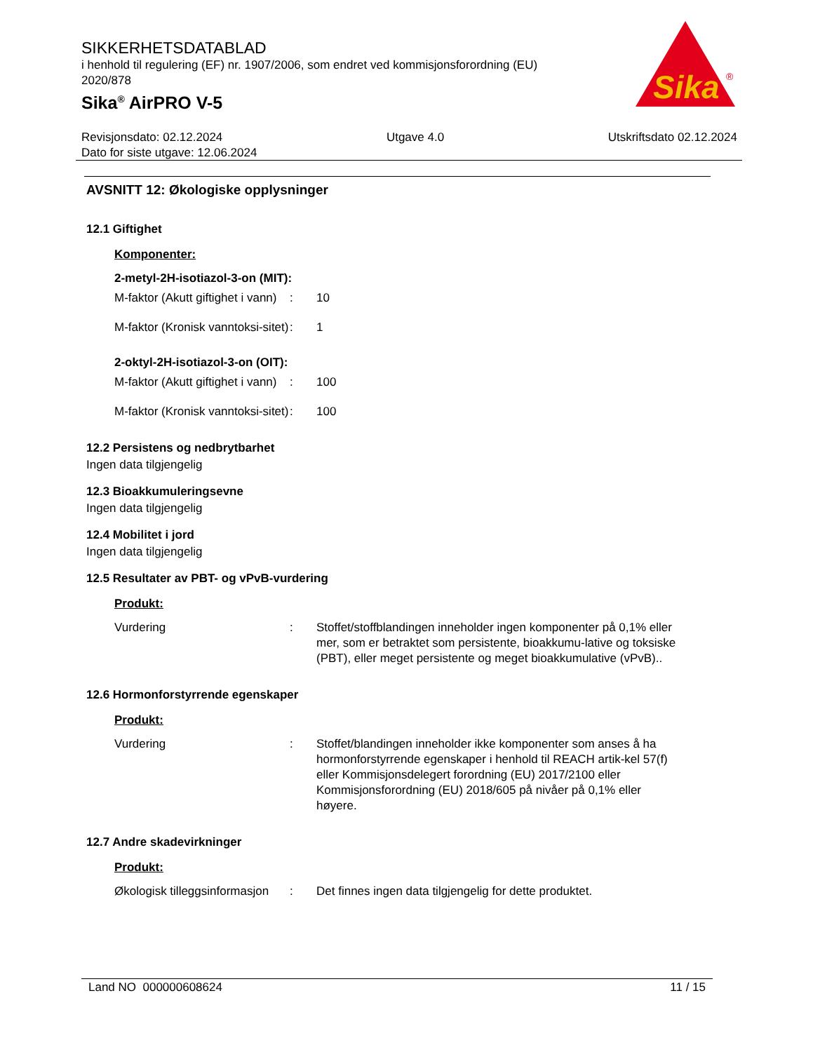SIKKERHETSDATABLAD
i henhold til regulering (EF) nr. 1907/2006, som endret ved kommisjonsforordning (EU) 2020/878
Sika<sup>®</sup> AirPRO V-5
Sika
®
Revisjonsdato: 02.12.2024 Utgave 4.0 Utskriftsdato 02.12.2024
Dato for siste utgave: 12.06.2024
AVSNITT 12: Økologiske opplysninger
12.1 Giftighet
Komponenter:
2-metyl-2H-isotiazol-3-on (MIT):
M-faktor (Akutt giftighet i vann)
: 10
M-faktor (Kronisk vanntoksi-sitet)
: 1
2-oktyl-2H-isotiazol-3-on (OIT):
M-faktor (Akutt giftighet i vann)
: 100
M-faktor (Kronisk vanntoksi-sitet)
: 100
12.2 Persistens og nedbrytbarhet
Ingen data tilgjengelig
12.3 Bioakkumuleringsevne
Ingen data tilgjengelig
12.4 Mobilitet i jord
Ingen data tilgjengelig
12.5 Resultater av PBT- og vPvB-vurdering
Produkt:
Vurdering : Stoffet/stoffblandingen inneholder ingen komponenter på 0,1% eller mer, som er betraktet som persistente, bioakkumu-lative og toksiske (PBT), eller meget persistente og meget bioakkumulative (vPvB)..
12.6 Hormonforstyrrende egenskaper
Produkt:
Vurdering : Stoffet/blandingen inneholder ikke komponenter som anses å ha hormonforstyrrende egenskaper i henhold til REACH artik-kel 57(f) eller Kommisjonsdelegert forordning (EU) 2017/2100 eller Kommisjonsforordning (EU) 2018/605 på nivåer på 0,1% eller høyere.
12.7 Andre skadevirkninger
Produkt:
Økologisk tilleggsinformasjon
: Det finnes ingen data tilgjengelig for dette produktet.
Land NO 000000608624 11 / 15